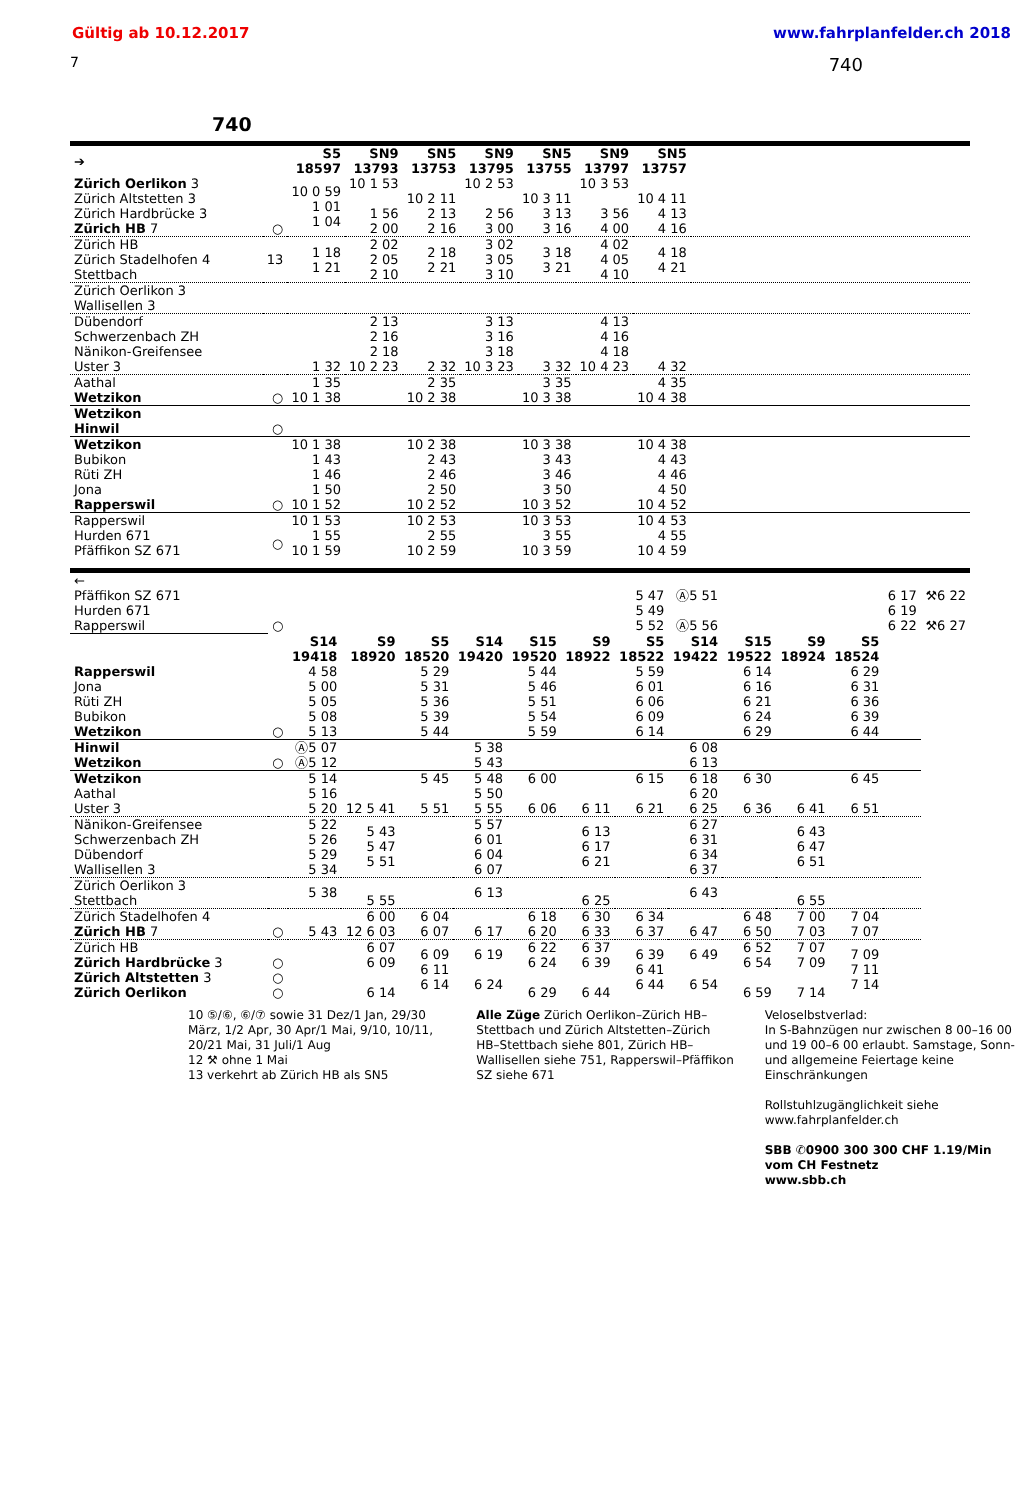Gültig ab 10.12.2017 www.fahrplanfelder.ch 2018
7 740
740
| ➔ | | S5 18597 | SN9 13793 | SN5 13753 | SN9 13795 | SN5 13755 | SN9 13797 | SN5 13757 | |
| Zürich Oerlikon 3 Zürich Altstetten 3 Zürich Hardbrücke 3 Zürich HB 7 | ○ | 10 0 59 1 01 1 04 | 10 1 53 1 56 2 00 | 10 2 11 2 13 2 16 | 10 2 53 2 56 3 00 | 10 3 11 3 13 3 16 | 10 3 53 3 56 4 00 | 10 4 11 4 13 4 16 | |
| Zürich HB Zürich Stadelhofen 4 Stettbach | 13 | 1 18 1 21 | 2 02 2 05 2 10 | 2 18 2 21 | 3 02 3 05 3 10 | 3 18 3 21 | 4 02 4 05 4 10 | 4 18 4 21 | |
| Zürich Oerlikon 3 Wallisellen 3 | | | | | | | | | |
| Dübendorf Schwerzenbach ZH Nänikon-Greifensee Uster 3 | | 1 32 | 2 13 2 16 2 18 10 2 23 | 2 32 | 3 13 3 16 3 18 10 3 23 | 3 32 | 4 13 4 16 4 18 10 4 23 | 4 32 | |
| Aathal Wetzikon | ○ | 1 35 10 1 38 | | 2 35 10 2 38 | | 3 35 10 3 38 | | 4 35 10 4 38 | |
| Wetzikon Hinwil | ○ | | | | | | | | |
| Wetzikon Bubikon Rüti ZH Jona Rapperswil | ○ | 10 1 38 1 43 1 46 1 50 10 1 52 | | 10 2 38 2 43 2 46 2 50 10 2 52 | | 10 3 38 3 43 3 46 3 50 10 3 52 | | 10 4 38 4 43 4 46 4 50 10 4 52 | |
| Rapperswil Hurden 671 Pfäffikon SZ 671 | ○ | 10 1 53 1 55 10 1 59 | | 10 2 53 2 55 10 2 59 | | 10 3 53 3 55 10 3 59 | | 10 4 53 4 55 10 4 59 | |
| ← Pfäffikon SZ 671 Hurden 671 Rapperswil | ○ | | | | | | | 5 47 5 49 5 52 | Ⓐ5 51 Ⓐ5 56 | | | | 6 17 6 19 6 22 | ⚒6 22 ⚒6 27 |
| | | S14 19418 | S9 18920 | S5 18520 | S14 19420 | S15 19520 | S9 18922 | S5 18522 | S14 19422 | S15 19522 | S9 18924 | S5 18524 | | |
| Rapperswil Jona Rüti ZH Bubikon Wetzikon | ○ | 4 58 5 00 5 05 5 08 5 13 | | 5 29 5 31 5 36 5 39 5 44 | | 5 44 5 46 5 51 5 54 5 59 | | 5 59 6 01 6 06 6 09 6 14 | | 6 14 6 16 6 21 6 24 6 29 | | 6 29 6 31 6 36 6 39 6 44 | | |
| Hinwil Wetzikon | ○ | Ⓐ5 07 Ⓐ5 12 | | | 5 38 5 43 | | | | 6 08 6 13 | | | | | |
| Wetzikon Aathal Uster 3 | | 5 14 5 16 5 20 | 12 5 41 | 5 45 5 51 | 5 48 5 50 5 55 | 6 00 6 06 | 6 11 | 6 15 6 21 | 6 18 6 20 6 25 | 6 30 6 36 | 6 41 | 6 45 6 51 | | |
| Nänikon-Greifensee Schwerzenbach ZH Dübendorf Wallisellen 3 | | 5 22 5 26 5 29 5 34 | 5 43 5 47 5 51 | | 5 57 6 01 6 04 6 07 | | 6 13 6 17 6 21 | | 6 27 6 31 6 34 6 37 | | 6 43 6 47 6 51 | | | |
| Zürich Oerlikon 3 Stettbach | | 5 38 | 5 55 | | 6 13 | | 6 25 | | 6 43 | | 6 55 | | | |
| Zürich Stadelhofen 4 Zürich HB 7 | ○ | 5 43 | 6 00 12 6 03 | 6 04 6 07 | 6 17 | 6 18 6 20 | 6 30 6 33 | 6 34 6 37 | 6 47 | 6 48 6 50 | 7 00 7 03 | 7 04 7 07 | | |
| Zürich HB Zürich Hardbrücke 3 Zürich Altstetten 3 Zürich Oerlikon | ○ ○ ○ | | 6 07 6 09 6 14 | 6 09 6 11 6 14 | 6 19 6 24 | 6 22 6 24 6 29 | 6 37 6 39 6 44 | 6 39 6 41 6 44 | 6 49 6 54 | 6 52 6 54 6 59 | 7 07 7 09 7 14 | 7 09 7 11 7 14 | | |
10 ⑤/⑥, ⑥/⑦ sowie 31 Dez/1 Jan, 29/30 März, 1/2 Apr, 30 Apr/1 Mai, 9/10, 10/11, 20/21 Mai, 31 Juli/1 Aug
12 ⚒ ohne 1 Mai
13 verkehrt ab Zürich HB als SN5
Alle Züge Zürich Oerlikon–Zürich HB–Stettbach und Zürich Altstetten–Zürich HB–Stettbach siehe 801, Zürich HB–Wallisellen siehe 751, Rapperswil–Pfäffikon SZ siehe 671
Veloselbstverlad:
In S-Bahnzügen nur zwischen 8 00–16 00 und 19 00–6 00 erlaubt. Samstage, Sonn- und allgemeine Feiertage keine Einschränkungen
Rollstuhlzugänglichkeit siehe www.fahrplanfelder.ch
SBB ✆0900 300 300 CHF 1.19/Min vom CH Festnetz
www.sbb.ch